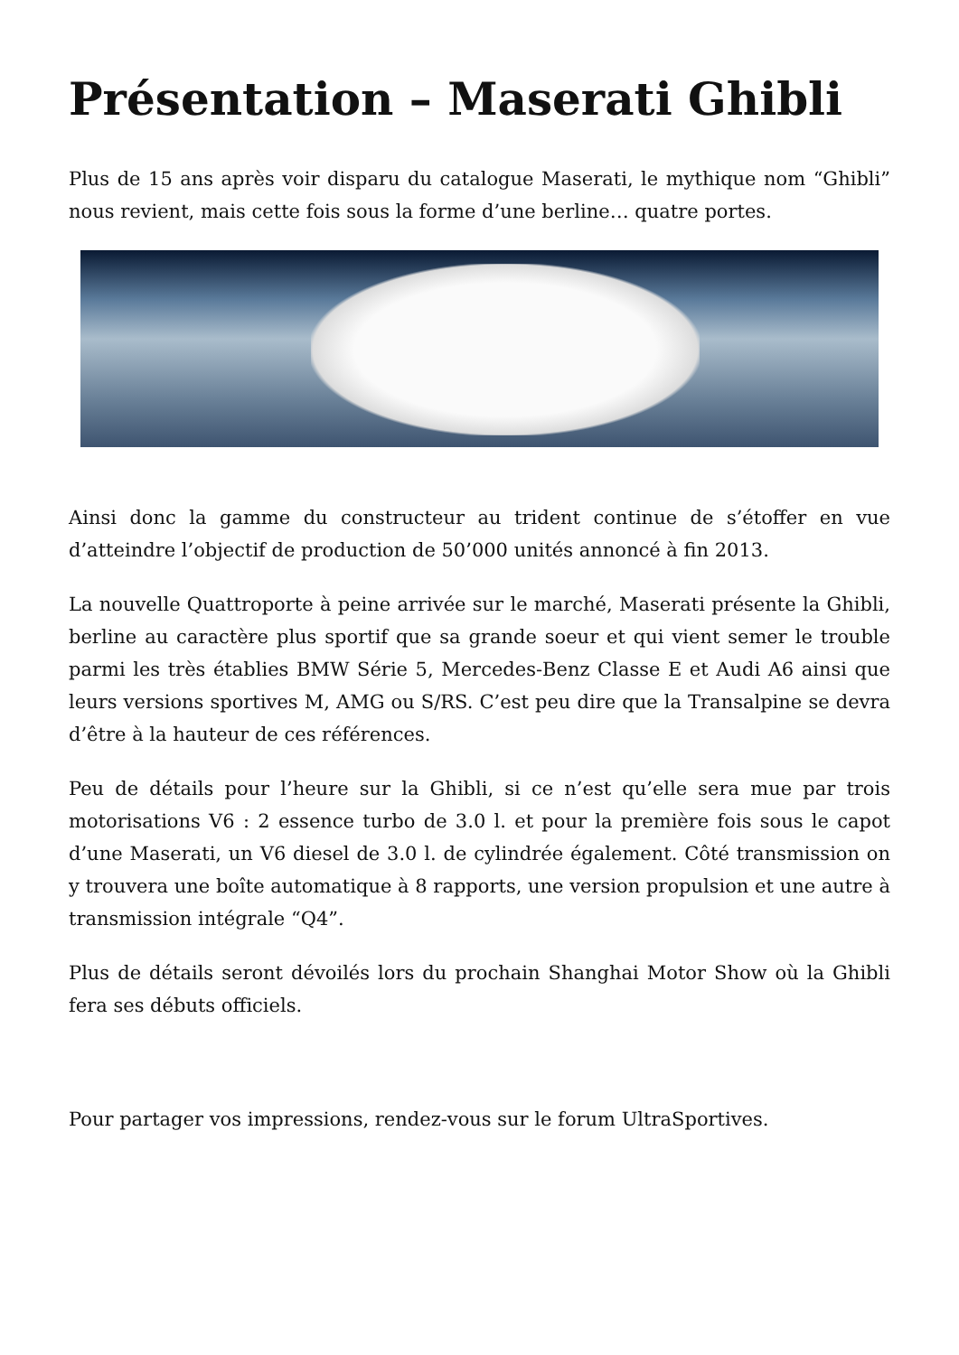Présentation – Maserati Ghibli
Plus de 15 ans après voir disparu du catalogue Maserati, le mythique nom “Ghibli” nous revient, mais cette fois sous la forme d’une berline… quatre portes.
Ainsi donc la gamme du constructeur au trident continue de s’étoffer en vue d’atteindre l’objectif de production de 50’000 unités annoncé à fin 2013.
La nouvelle Quattroporte à peine arrivée sur le marché, Maserati présente la Ghibli, berline au caractère plus sportif que sa grande soeur et qui vient semer le trouble parmi les très établies BMW Série 5, Mercedes-Benz Classe E et Audi A6 ainsi que leurs versions sportives M, AMG ou S/RS. C’est peu dire que la Transalpine se devra d’être à la hauteur de ces références.
Peu de détails pour l’heure sur la Ghibli, si ce n’est qu’elle sera mue par trois motorisations V6 : 2 essence turbo de 3.0 l. et pour la première fois sous le capot d’une Maserati, un V6 diesel de 3.0 l. de cylindrée également. Côté transmission on y trouvera une boîte automatique à 8 rapports, une version propulsion et une autre à transmission intégrale “Q4”.
Plus de détails seront dévoilés lors du prochain Shanghai Motor Show où la Ghibli fera ses débuts officiels.
Pour partager vos impressions, rendez-vous sur le forum UltraSportives.